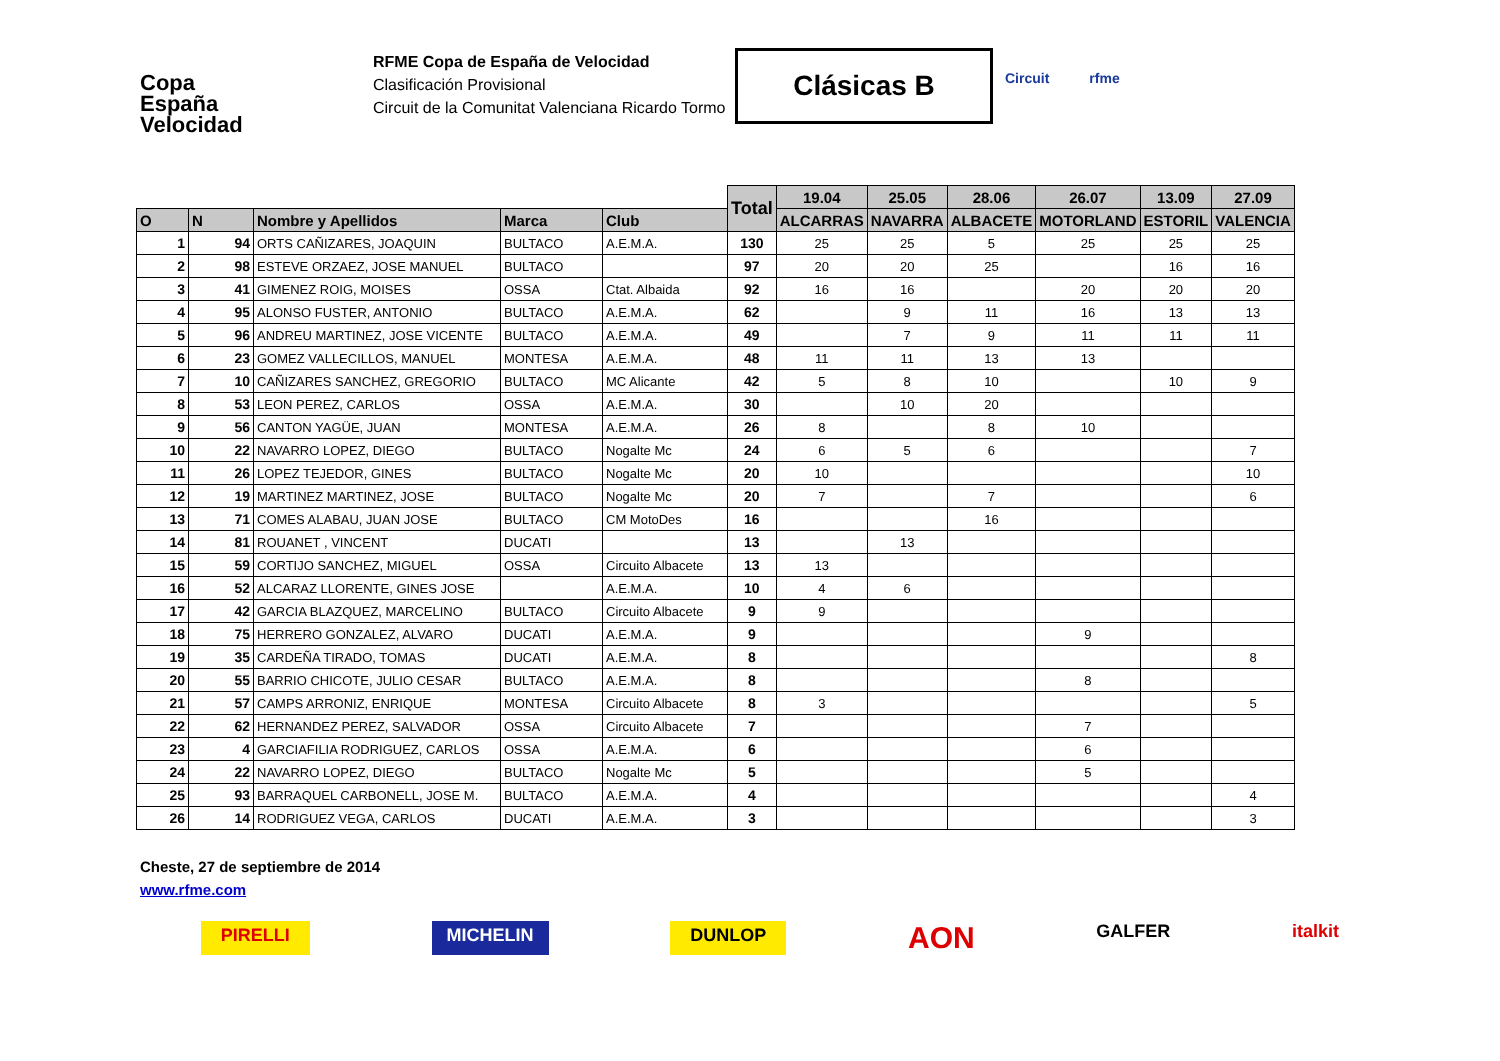Copa
España
Velocidad
RFME Copa de España de Velocidad
Clasificación Provisional
Circuit de la Comunitat Valenciana Ricardo Tormo
Clásicas B Circuit rfme
| | | | | | Total | 19.04 | 25.05 | 28.06 | 26.07 | 13.09 | 27.09 |
| --- | --- | --- | --- | --- | --- | --- | --- | --- | --- | --- | --- |
| O | N | Nombre y Apellidos | Marca | Club | | ALCARRAS | NAVARRA | ALBACETE | MOTORLAND | ESTORIL | VALENCIA |
| 1 | 94 | ORTS CAÑIZARES, JOAQUIN | BULTACO | A.E.M.A. | 130 | 25 | 25 | 5 | 25 | 25 | 25 |
| 2 | 98 | ESTEVE ORZAEZ, JOSE MANUEL | BULTACO | | 97 | 20 | 20 | 25 | | 16 | 16 |
| 3 | 41 | GIMENEZ ROIG, MOISES | OSSA | Ctat. Albaida | 92 | 16 | 16 | | 20 | 20 | 20 |
| 4 | 95 | ALONSO FUSTER, ANTONIO | BULTACO | A.E.M.A. | 62 | | 9 | 11 | 16 | 13 | 13 |
| 5 | 96 | ANDREU MARTINEZ, JOSE VICENTE | BULTACO | A.E.M.A. | 49 | | 7 | 9 | 11 | 11 | 11 |
| 6 | 23 | GOMEZ VALLECILLOS, MANUEL | MONTESA | A.E.M.A. | 48 | 11 | 11 | 13 | 13 | | |
| 7 | 10 | CAÑIZARES SANCHEZ, GREGORIO | BULTACO | MC Alicante | 42 | 5 | 8 | 10 | | 10 | 9 |
| 8 | 53 | LEON PEREZ, CARLOS | OSSA | A.E.M.A. | 30 | | 10 | 20 | | | |
| 9 | 56 | CANTON YAGÜE, JUAN | MONTESA | A.E.M.A. | 26 | 8 | | 8 | 10 | | |
| 10 | 22 | NAVARRO LOPEZ, DIEGO | BULTACO | Nogalte Mc | 24 | 6 | 5 | 6 | | | 7 |
| 11 | 26 | LOPEZ TEJEDOR, GINES | BULTACO | Nogalte Mc | 20 | 10 | | | | | 10 |
| 12 | 19 | MARTINEZ MARTINEZ, JOSE | BULTACO | Nogalte Mc | 20 | 7 | | 7 | | | 6 |
| 13 | 71 | COMES ALABAU, JUAN JOSE | BULTACO | CM MotoDes | 16 | | | 16 | | | |
| 14 | 81 | ROUANET , VINCENT | DUCATI | | 13 | | 13 | | | | |
| 15 | 59 | CORTIJO SANCHEZ, MIGUEL | OSSA | Circuito Albacete | 13 | 13 | | | | | |
| 16 | 52 | ALCARAZ LLORENTE, GINES JOSE | | A.E.M.A. | 10 | 4 | 6 | | | | |
| 17 | 42 | GARCIA BLAZQUEZ, MARCELINO | BULTACO | Circuito Albacete | 9 | 9 | | | | | |
| 18 | 75 | HERRERO GONZALEZ, ALVARO | DUCATI | A.E.M.A. | 9 | | | | 9 | | |
| 19 | 35 | CARDEÑA TIRADO, TOMAS | DUCATI | A.E.M.A. | 8 | | | | | | 8 |
| 20 | 55 | BARRIO CHICOTE, JULIO CESAR | BULTACO | A.E.M.A. | 8 | | | | 8 | | |
| 21 | 57 | CAMPS ARRONIZ, ENRIQUE | MONTESA | Circuito Albacete | 8 | 3 | | | | | 5 |
| 22 | 62 | HERNANDEZ PEREZ, SALVADOR | OSSA | Circuito Albacete | 7 | | | | 7 | | |
| 23 | 4 | GARCIAFILIA RODRIGUEZ, CARLOS | OSSA | A.E.M.A. | 6 | | | | 6 | | |
| 24 | 22 | NAVARRO LOPEZ, DIEGO | BULTACO | Nogalte Mc | 5 | | | | 5 | | |
| 25 | 93 | BARRAQUEL CARBONELL, JOSE M. | BULTACO | A.E.M.A. | 4 | | | | | | 4 |
| 26 | 14 | RODRIGUEZ VEGA, CARLOS | DUCATI | A.E.M.A. | 3 | | | | | | 3 |
Cheste, 27 de septiembre de 2014
www.rfme.com
PIRELLI MICHELIN DUNLOP AON GALFER italkit